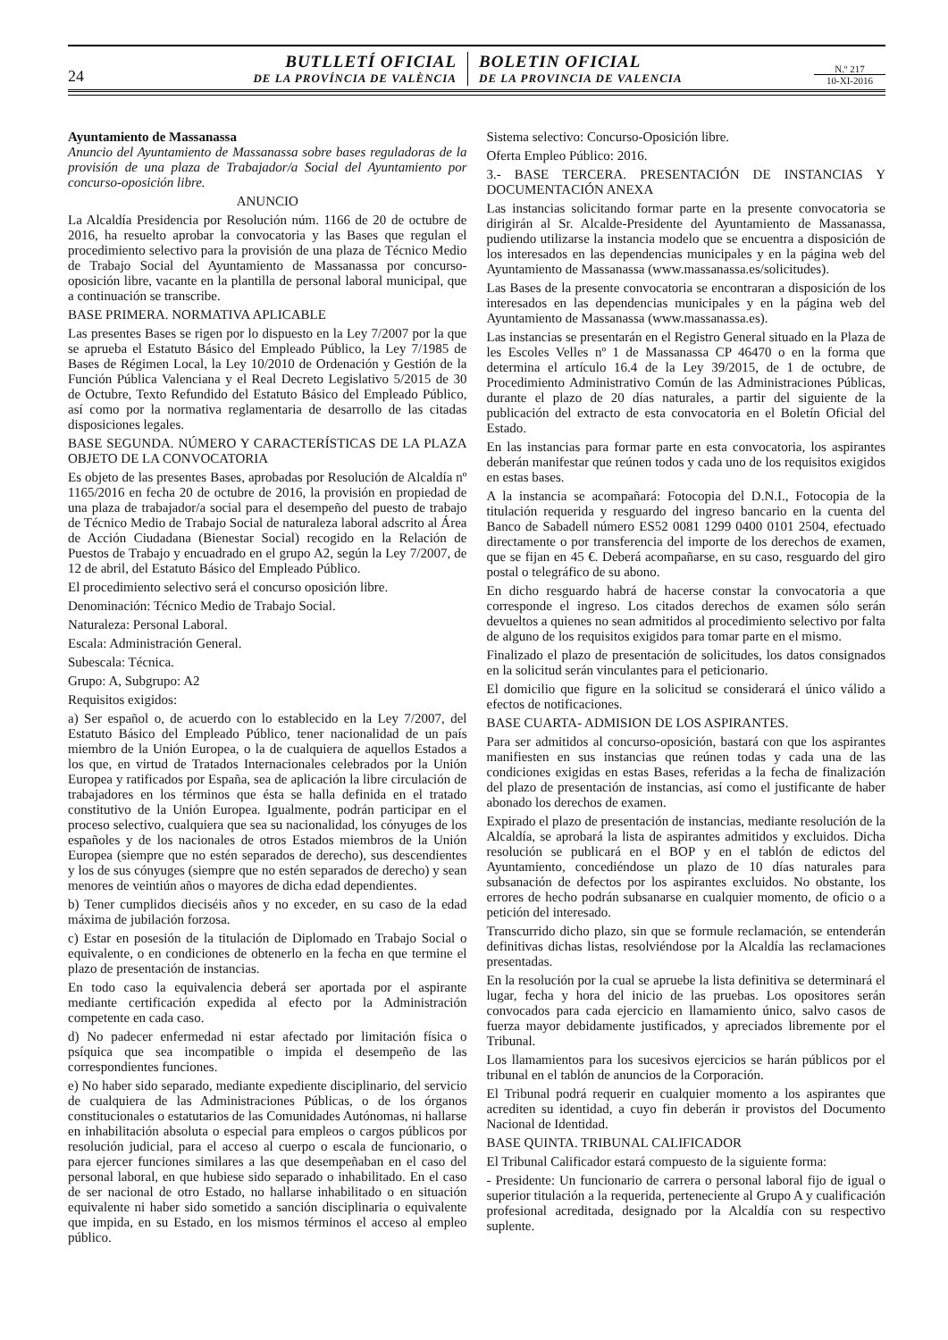24
BUTLLETÍ OFICIAL
DE LA PROVÍNCIA DE VALÈNCIA
BOLETIN OFICIAL
DE LA PROVINCIA DE VALENCIA
N.º 217
10-XI-2016
Ayuntamiento de Massanassa
Anuncio del Ayuntamiento de Massanassa sobre bases reguladoras de la provisión de una plaza de Trabajador/a Social del Ayuntamiento por concurso-oposición libre.
ANUNCIO
La Alcaldía Presidencia por Resolución núm. 1166 de 20 de octubre de 2016, ha resuelto aprobar la convocatoria y las Bases que regulan el procedimiento selectivo para la provisión de una plaza de Técnico Medio de Trabajo Social del Ayuntamiento de Massanassa por concurso-oposición libre, vacante en la plantilla de personal laboral municipal, que a continuación se transcribe.
BASE PRIMERA. NORMATIVA APLICABLE
Las presentes Bases se rigen por lo dispuesto en la Ley 7/2007 por la que se aprueba el Estatuto Básico del Empleado Público, la Ley 7/1985 de Bases de Régimen Local, la Ley 10/2010 de Ordenación y Gestión de la Función Pública Valenciana y el Real Decreto Legislativo 5/2015 de 30 de Octubre, Texto Refundido del Estatuto Básico del Empleado Público, así como por la normativa reglamentaria de desarrollo de las citadas disposiciones legales.
BASE SEGUNDA. NÚMERO Y CARACTERÍSTICAS DE LA PLAZA OBJETO DE LA CONVOCATORIA
Es objeto de las presentes Bases, aprobadas por Resolución de Alcaldía nº 1165/2016 en fecha 20 de octubre de 2016, la provisión en propiedad de una plaza de trabajador/a social para el desempeño del puesto de trabajo de Técnico Medio de Trabajo Social de naturaleza laboral adscrito al Área de Acción Ciudadana (Bienestar Social) recogido en la Relación de Puestos de Trabajo y encuadrado en el grupo A2, según la Ley 7/2007, de 12 de abril, del Estatuto Básico del Empleado Público.
El procedimiento selectivo será el concurso oposición libre.
Denominación: Técnico Medio de Trabajo Social.
Naturaleza: Personal Laboral.
Escala: Administración General.
Subescala: Técnica.
Grupo: A, Subgrupo: A2
Requisitos exigidos:
a) Ser español o, de acuerdo con lo establecido en la Ley 7/2007, del Estatuto Básico del Empleado Público, tener nacionalidad de un país miembro de la Unión Europea, o la de cualquiera de aquellos Estados a los que, en virtud de Tratados Internacionales celebrados por la Unión Europea y ratificados por España, sea de aplicación la libre circulación de trabajadores en los términos que ésta se halla definida en el tratado constitutivo de la Unión Europea. Igualmente, podrán participar en el proceso selectivo, cualquiera que sea su nacionalidad, los cónyuges de los españoles y de los nacionales de otros Estados miembros de la Unión Europea (siempre que no estén separados de derecho), sus descendientes y los de sus cónyuges (siempre que no estén separados de derecho) y sean menores de veintiún años o mayores de dicha edad dependientes.
b) Tener cumplidos dieciséis años y no exceder, en su caso de la edad máxima de jubilación forzosa.
c) Estar en posesión de la titulación de Diplomado en Trabajo Social o equivalente, o en condiciones de obtenerlo en la fecha en que termine el plazo de presentación de instancias.
En todo caso la equivalencia deberá ser aportada por el aspirante mediante certificación expedida al efecto por la Administración competente en cada caso.
d) No padecer enfermedad ni estar afectado por limitación física o psíquica que sea incompatible o impida el desempeño de las correspondientes funciones.
e) No haber sido separado, mediante expediente disciplinario, del servicio de cualquiera de las Administraciones Públicas, o de los órganos constitucionales o estatutarios de las Comunidades Autónomas, ni hallarse en inhabilitación absoluta o especial para empleos o cargos públicos por resolución judicial, para el acceso al cuerpo o escala de funcionario, o para ejercer funciones similares a las que desempeñaban en el caso del personal laboral, en que hubiese sido separado o inhabilitado. En el caso de ser nacional de otro Estado, no hallarse inhabilitado o en situación equivalente ni haber sido sometido a sanción disciplinaria o equivalente que impida, en su Estado, en los mismos términos el acceso al empleo público.
Sistema selectivo: Concurso-Oposición libre.
Oferta Empleo Público: 2016.
3.- BASE TERCERA. PRESENTACIÓN DE INSTANCIAS Y DOCUMENTACIÓN ANEXA
Las instancias solicitando formar parte en la presente convocatoria se dirigirán al Sr. Alcalde-Presidente del Ayuntamiento de Massanassa, pudiendo utilizarse la instancia modelo que se encuentra a disposición de los interesados en las dependencias municipales y en la página web del Ayuntamiento de Massanassa (www.massanassa.es/solicitudes).
Las Bases de la presente convocatoria se encontraran a disposición de los interesados en las dependencias municipales y en la página web del Ayuntamiento de Massanassa (www.massanassa.es).
Las instancias se presentarán en el Registro General situado en la Plaza de les Escoles Velles nº 1 de Massanassa CP 46470 o en la forma que determina el artículo 16.4 de la Ley 39/2015, de 1 de octubre, de Procedimiento Administrativo Común de las Administraciones Públicas, durante el plazo de 20 días naturales, a partir del siguiente de la publicación del extracto de esta convocatoria en el Boletín Oficial del Estado.
En las instancias para formar parte en esta convocatoria, los aspirantes deberán manifestar que reúnen todos y cada uno de los requisitos exigidos en estas bases.
A la instancia se acompañará: Fotocopia del D.N.I., Fotocopia de la titulación requerida y resguardo del ingreso bancario en la cuenta del Banco de Sabadell número ES52 0081 1299 0400 0101 2504, efectuado directamente o por transferencia del importe de los derechos de examen, que se fijan en 45 €. Deberá acompañarse, en su caso, resguardo del giro postal o telegráfico de su abono.
En dicho resguardo habrá de hacerse constar la convocatoria a que corresponde el ingreso. Los citados derechos de examen sólo serán devueltos a quienes no sean admitidos al procedimiento selectivo por falta de alguno de los requisitos exigidos para tomar parte en el mismo.
Finalizado el plazo de presentación de solicitudes, los datos consignados en la solicitud serán vinculantes para el peticionario.
El domicilio que figure en la solicitud se considerará el único válido a efectos de notificaciones.
BASE CUARTA- ADMISION DE LOS ASPIRANTES.
Para ser admitidos al concurso-oposición, bastará con que los aspirantes manifiesten en sus instancias que reúnen todas y cada una de las condiciones exigidas en estas Bases, referidas a la fecha de finalización del plazo de presentación de instancias, así como el justificante de haber abonado los derechos de examen.
Expirado el plazo de presentación de instancias, mediante resolución de la Alcaldía, se aprobará la lista de aspirantes admitidos y excluidos. Dicha resolución se publicará en el BOP y en el tablón de edictos del Ayuntamiento, concediéndose un plazo de 10 días naturales para subsanación de defectos por los aspirantes excluidos. No obstante, los errores de hecho podrán subsanarse en cualquier momento, de oficio o a petición del interesado.
Transcurrido dicho plazo, sin que se formule reclamación, se entenderán definitivas dichas listas, resolviéndose por la Alcaldía las reclamaciones presentadas.
En la resolución por la cual se apruebe la lista definitiva se determinará el lugar, fecha y hora del inicio de las pruebas. Los opositores serán convocados para cada ejercicio en llamamiento único, salvo casos de fuerza mayor debidamente justificados, y apreciados libremente por el Tribunal.
Los llamamientos para los sucesivos ejercicios se harán públicos por el tribunal en el tablón de anuncios de la Corporación.
El Tribunal podrá requerir en cualquier momento a los aspirantes que acrediten su identidad, a cuyo fin deberán ir provistos del Documento Nacional de Identidad.
BASE QUINTA. TRIBUNAL CALIFICADOR
El Tribunal Calificador estará compuesto de la siguiente forma:
- Presidente: Un funcionario de carrera o personal laboral fijo de igual o superior titulación a la requerida, perteneciente al Grupo A y cualificación profesional acreditada, designado por la Alcaldía con su respectivo suplente.